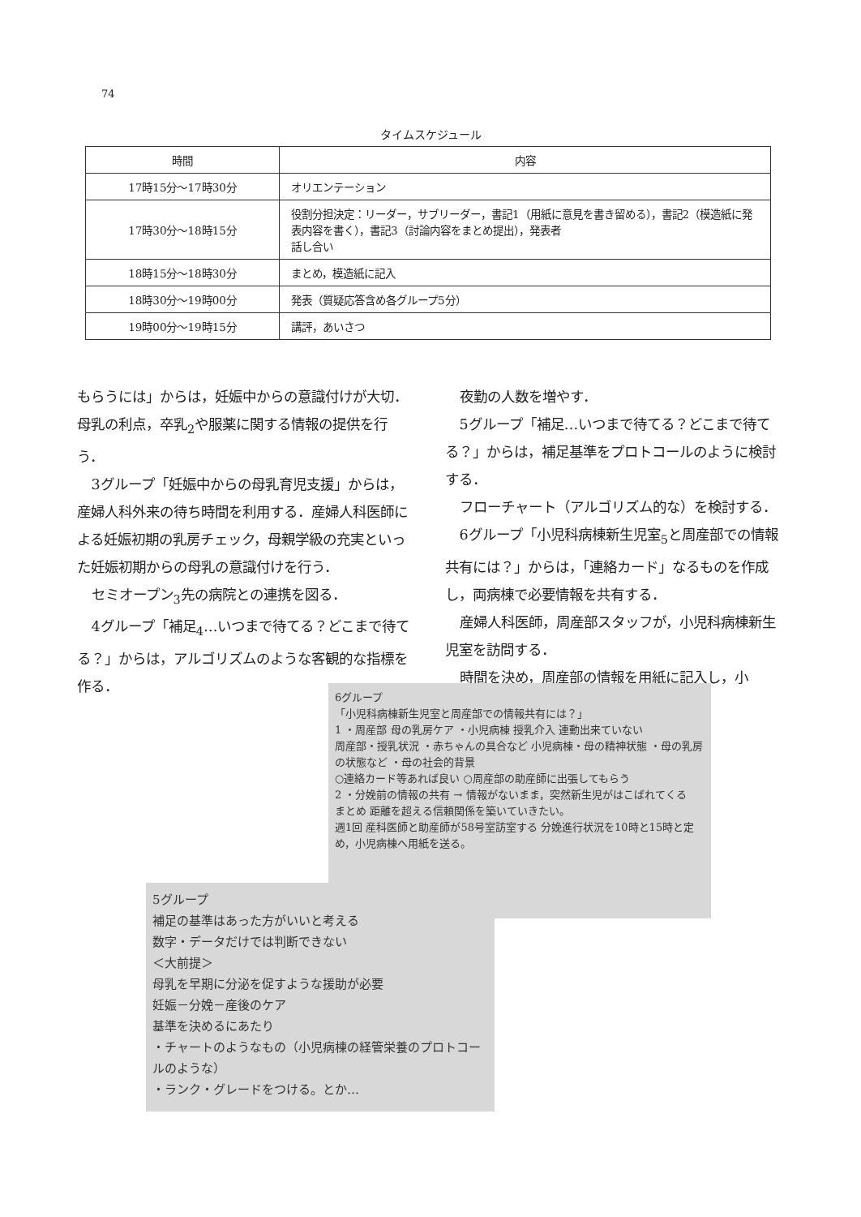74
タイムスケジュール
| 時間 | 内容 |
| --- | --- |
| 17時15分～17時30分 | オリエンテーション |
| 17時30分～18時15分 | 役割分担決定：リーダー，サブリーダー，書記1（用紙に意見を書き留める），書記2（模造紙に発表内容を書く），書記3（討論内容をまとめ提出），発表者 話し合い |
| 18時15分～18時30分 | まとめ，模造紙に記入 |
| 18時30分～19時00分 | 発表（質疑応答含め各グループ5分） |
| 19時00分～19時15分 | 講評，あいさつ |
もらうには」からは，妊娠中からの意識付けが大切．母乳の利点，卒乳<sub>2</sub>や服薬に関する情報の提供を行う．
3グループ「妊娠中からの母乳育児支援」からは，産婦人科外来の待ち時間を利用する．産婦人科医師による妊娠初期の乳房チェック，母親学級の充実といった妊娠初期からの母乳の意識付けを行う．
セミオープン<sub>3</sub>先の病院との連携を図る．
4グループ「補足<sub>4</sub>…いつまで待てる？どこまで待てる？」からは，アルゴリズムのような客観的な指標を作る．
夜勤の人数を増やす．
5グループ「補足…いつまで待てる？どこまで待てる？」からは，補足基準をプロトコールのように検討する．
フローチャート（アルゴリズム的な）を検討する．
6グループ「小児科病棟新生児室<sub>5</sub>と周産部での情報共有には？」からは，「連絡カード」なるものを作成し，両病棟で必要情報を共有する．
産婦人科医師，周産部スタッフが，小児科病棟新生児室を訪問する．
時間を決め，周産部の情報を用紙に記入し，小
6グループ
「小児科病棟新生児室と周産部での情報共有には？」
1 ・周産部 母の乳房ケア ・小児病棟 授乳介入 連動出来ていない
周産部・授乳状況 ・赤ちゃんの具合など 小児病棟・母の精神状態 ・母の乳房の状態など ・母の社会的背景
○連絡カード等あれば良い ○周産部の助産師に出張してもらう
2 ・分娩前の情報の共有 → 情報がないまま，突然新生児がはこばれてくる
まとめ 距離を超える信頼関係を築いていきたい。
週1回 産科医師と助産師が58号室訪室する 分娩進行状況を10時と15時と定め，小児病棟へ用紙を送る。
5グループ
補足の基準はあった方がいいと考える
数字・データだけでは判断できない
＜大前提＞
母乳を早期に分泌を促すような援助が必要
妊娠－分娩－産後のケア
基準を決めるにあたり
・チャートのようなもの（小児病棟の経管栄養のプロトコールのような）
・ランク・グレードをつける。とか…